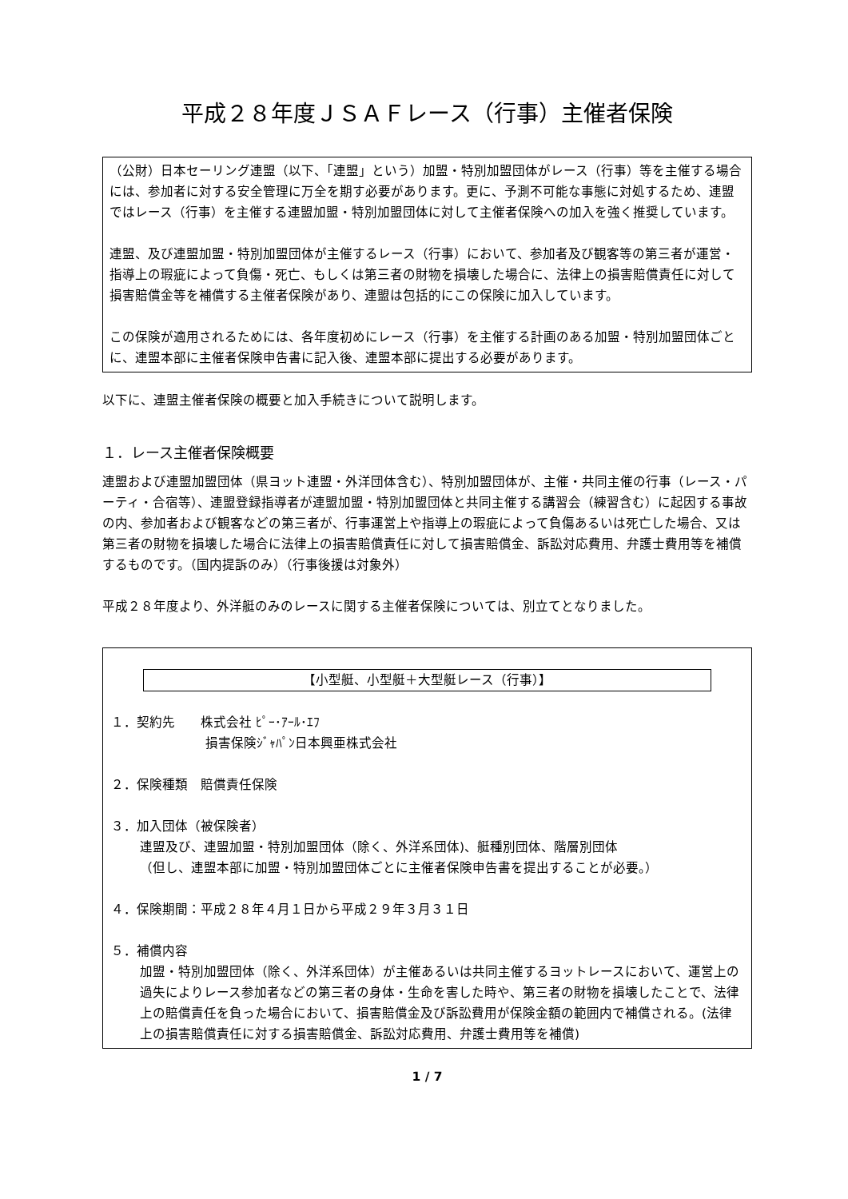平成２８年度ＪＳＡＦレース（行事）主催者保険
（公財）日本セーリング連盟（以下、「連盟」という）加盟・特別加盟団体がレース（行事）等を主催する場合には、参加者に対する安全管理に万全を期す必要があります。更に、予測不可能な事態に対処するため、連盟ではレース（行事）を主催する連盟加盟・特別加盟団体に対して主催者保険への加入を強く推奨しています。
連盟、及び連盟加盟・特別加盟団体が主催するレース（行事）において、参加者及び観客等の第三者が運営・指導上の瑕疵によって負傷・死亡、もしくは第三者の財物を損壊した場合に、法律上の損害賠償責任に対して損害賠償金等を補償する主催者保険があり、連盟は包括的にこの保険に加入しています。
この保険が適用されるためには、各年度初めにレース（行事）を主催する計画のある加盟・特別加盟団体ごとに、連盟本部に主催者保険申告書に記入後、連盟本部に提出する必要があります。
以下に、連盟主催者保険の概要と加入手続きについて説明します。
１．レース主催者保険概要
連盟および連盟加盟団体（県ヨット連盟・外洋団体含む）、特別加盟団体が、主催・共同主催の行事（レース・パーティ・合宿等）、連盟登録指導者が連盟加盟・特別加盟団体と共同主催する講習会（練習含む）に起因する事故の内、参加者および観客などの第三者が、行事運営上や指導上の瑕疵によって負傷あるいは死亡した場合、又は第三者の財物を損壊した場合に法律上の損害賠償責任に対して損害賠償金、訴訟対応費用、弁護士費用等を補償するものです。（国内提訴のみ）（行事後援は対象外）
平成２８年度より、外洋艇のみのレースに関する主催者保険については、別立てとなりました。
【小型艇、小型艇＋大型艇レース（行事）】
１．契約先　　株式会社 ﾋﾟｰ･ｱｰﾙ･ｴﾌ
損害保険ｼﾞｬﾊﾟﾝ日本興亜株式会社
２．保険種類　賠償責任保険
３．加入団体（被保険者）
連盟及び、連盟加盟・特別加盟団体（除く、外洋系団体)、艇種別団体、階層別団体
（但し、連盟本部に加盟・特別加盟団体ごとに主催者保険申告書を提出することが必要。）
４．保険期間：平成２８年４月１日から平成２９年３月３１日
５．補償内容
加盟・特別加盟団体（除く、外洋系団体）が主催あるいは共同主催するヨットレースにおいて、運営上の過失によりレース参加者などの第三者の身体・生命を害した時や、第三者の財物を損壊したことで、法律上の賠償責任を負った場合において、損害賠償金及び訴訟費用が保険金額の範囲内で補償される。(法律上の損害賠償責任に対する損害賠償金、訴訟対応費用、弁護士費用等を補償)
1 / 7